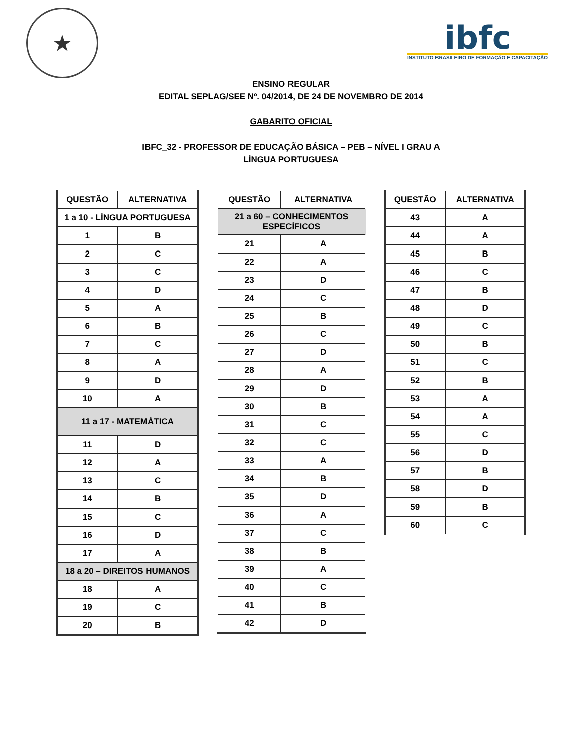★
ibfc
INSTITUTO BRASILEIRO DE FORMAÇÃO E CAPACITAÇÃO
ENSINO REGULAR
EDITAL SEPLAG/SEE Nº. 04/2014, DE 24 DE NOVEMBRO DE 2014
GABARITO OFICIAL
IBFC_32 - PROFESSOR DE EDUCAÇÃO BÁSICA – PEB – NÍVEL I GRAU A
LÍNGUA PORTUGUESA
| QUESTÃO | ALTERNATIVA |
| --- | --- |
| 1 a 10 - LÍNGUA PORTUGUESA | |
| 1 | B |
| 2 | C |
| 3 | C |
| 4 | D |
| 5 | A |
| 6 | B |
| 7 | C |
| 8 | A |
| 9 | D |
| 10 | A |
| 11 a 17 - MATEMÁTICA | |
| 11 | D |
| 12 | A |
| 13 | C |
| 14 | B |
| 15 | C |
| 16 | D |
| 17 | A |
| 18 a 20 – DIREITOS HUMANOS | |
| 18 | A |
| 19 | C |
| 20 | B |
| QUESTÃO | ALTERNATIVA |
| --- | --- |
| 21 a 60 – CONHECIMENTOS ESPECÍFICOS | |
| 21 | A |
| 22 | A |
| 23 | D |
| 24 | C |
| 25 | B |
| 26 | C |
| 27 | D |
| 28 | A |
| 29 | D |
| 30 | B |
| 31 | C |
| 32 | C |
| 33 | A |
| 34 | B |
| 35 | D |
| 36 | A |
| 37 | C |
| 38 | B |
| 39 | A |
| 40 | C |
| 41 | B |
| 42 | D |
| QUESTÃO | ALTERNATIVA |
| --- | --- |
| 43 | A |
| 44 | A |
| 45 | B |
| 46 | C |
| 47 | B |
| 48 | D |
| 49 | C |
| 50 | B |
| 51 | C |
| 52 | B |
| 53 | A |
| 54 | A |
| 55 | C |
| 56 | D |
| 57 | B |
| 58 | D |
| 59 | B |
| 60 | C |